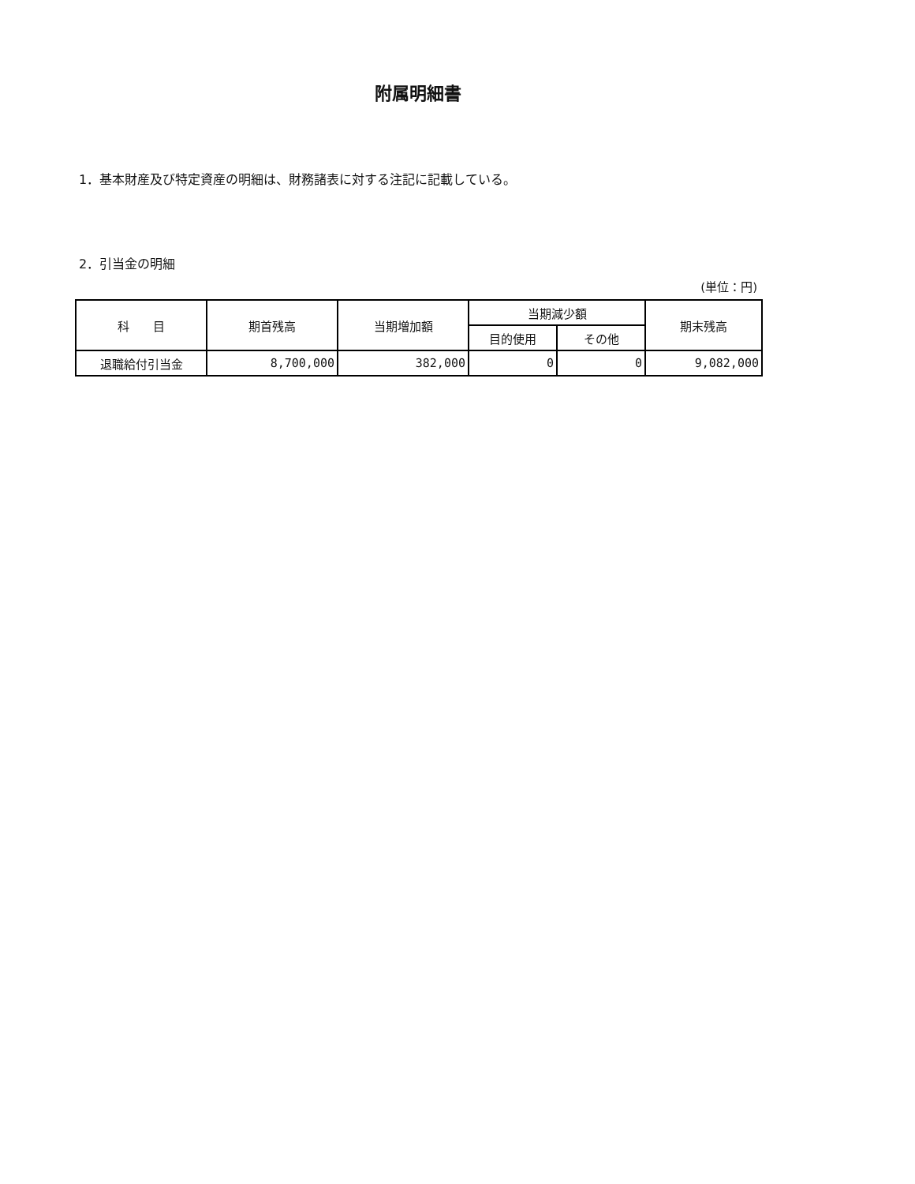附属明細書
1．基本財産及び特定資産の明細は、財務諸表に対する注記に記載している。
2．引当金の明細
(単位：円)
| 科 目 | 期首残高 | 当期増加額 | 当期減少額 | | 期末残高 |
| --- | --- | --- | --- | --- | --- |
| | | | 目的使用 | その他 | |
| 退職給付引当金 | 8,700,000 | 382,000 | 0 | 0 | 9,082,000 |